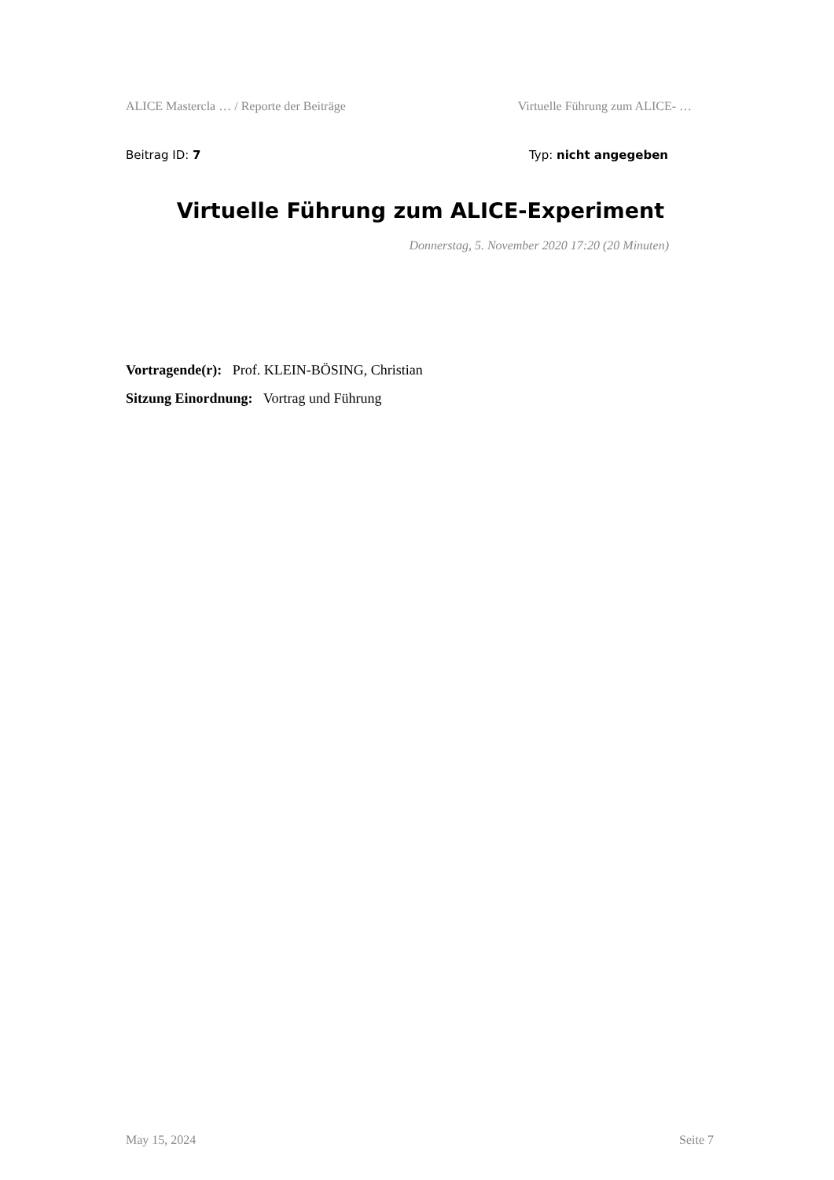ALICE Mastercla … / Reporte der Beiträge Virtuelle Führung zum ALICE- …
Beitrag ID: 7 Typ: nicht angegeben
Virtuelle Führung zum ALICE-Experiment
Donnerstag, 5. November 2020 17:20 (20 Minuten)
Vortragende(r): Prof. KLEIN-BÖSING, Christian
Sitzung Einordnung: Vortrag und Führung
May 15, 2024 Seite 7